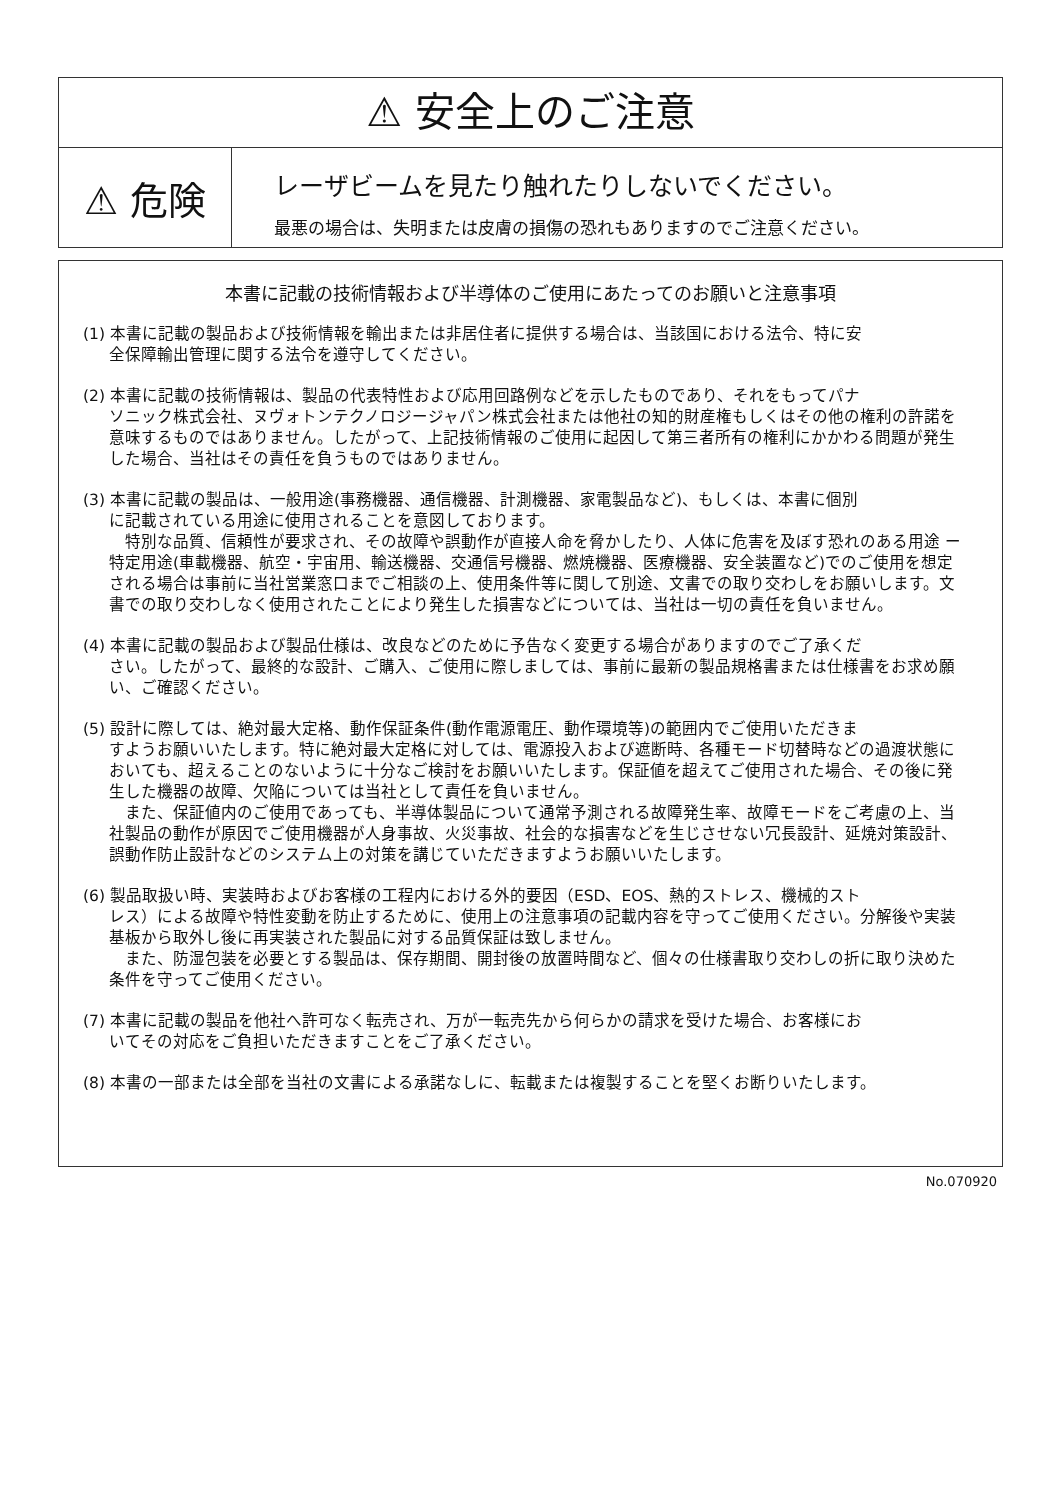⚠ 安全上のご注意
⚠ 危険
レーザビームを見たり触れたりしないでください。
最悪の場合は、失明または皮膚の損傷の恐れもありますのでご注意ください。
本書に記載の技術情報および半導体のご使用にあたってのお願いと注意事項
(1) 本書に記載の製品および技術情報を輸出または非居住者に提供する場合は、当該国における法令、特に安
全保障輸出管理に関する法令を遵守してください。
(2) 本書に記載の技術情報は、製品の代表特性および応用回路例などを示したものであり、それをもってパナ
ソニック株式会社、ヌヴォトンテクノロジージャパン株式会社または他社の知的財産権もしくはその他の権利の許諾を意味するものではありません。したがって、上記技術情報のご使用に起因して第三者所有の権利にかかわる問題が発生した場合、当社はその責任を負うものではありません。
(3) 本書に記載の製品は、一般用途(事務機器、通信機器、計測機器、家電製品など)、もしくは、本書に個別
に記載されている用途に使用されることを意図しております。
　特別な品質、信頼性が要求され、その故障や誤動作が直接人命を脅かしたり、人体に危害を及ぼす恐れのある用途 ー 特定用途(車載機器、航空・宇宙用、輸送機器、交通信号機器、燃焼機器、医療機器、安全装置など)でのご使用を想定される場合は事前に当社営業窓口までご相談の上、使用条件等に関して別途、文書での取り交わしをお願いします。文書での取り交わしなく使用されたことにより発生した損害などについては、当社は一切の責任を負いません。
(4) 本書に記載の製品および製品仕様は、改良などのために予告なく変更する場合がありますのでご了承くだ
さい。したがって、最終的な設計、ご購入、ご使用に際しましては、事前に最新の製品規格書または仕様書をお求め願い、ご確認ください。
(5) 設計に際しては、絶対最大定格、動作保証条件(動作電源電圧、動作環境等)の範囲内でご使用いただきま
すようお願いいたします。特に絶対最大定格に対しては、電源投入および遮断時、各種モード切替時などの過渡状態においても、超えることのないように十分なご検討をお願いいたします。保証値を超えてご使用された場合、その後に発生した機器の故障、欠陥については当社として責任を負いません。
　また、保証値内のご使用であっても、半導体製品について通常予測される故障発生率、故障モードをご考慮の上、当社製品の動作が原因でご使用機器が人身事故、火災事故、社会的な損害などを生じさせない冗長設計、延焼対策設計、誤動作防止設計などのシステム上の対策を講じていただきますようお願いいたします。
(6) 製品取扱い時、実装時およびお客様の工程内における外的要因（ESD、EOS、熱的ストレス、機械的スト
レス）による故障や特性変動を防止するために、使用上の注意事項の記載内容を守ってご使用ください。分解後や実装基板から取外し後に再実装された製品に対する品質保証は致しません。
　また、防湿包装を必要とする製品は、保存期間、開封後の放置時間など、個々の仕様書取り交わしの折に取り決めた条件を守ってご使用ください。
(7) 本書に記載の製品を他社へ許可なく転売され、万が一転売先から何らかの請求を受けた場合、お客様にお
いてその対応をご負担いただきますことをご了承ください。
(8) 本書の一部または全部を当社の文書による承諾なしに、転載または複製することを堅くお断りいたします。
No.070920